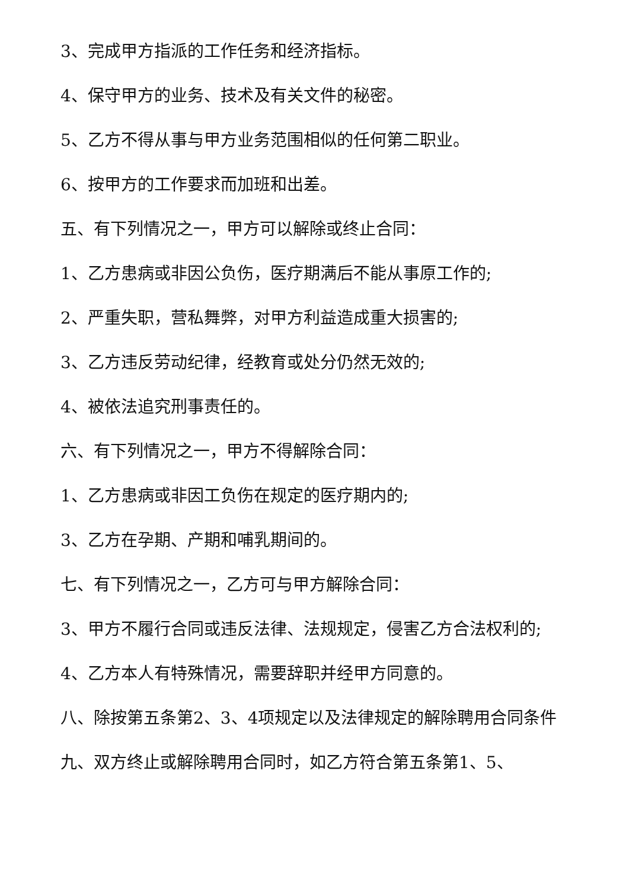3、完成甲方指派的工作任务和经济指标。
4、保守甲方的业务、技术及有关文件的秘密。
5、乙方不得从事与甲方业务范围相似的任何第二职业。
6、按甲方的工作要求而加班和出差。
五、有下列情况之一，甲方可以解除或终止合同：
1、乙方患病或非因公负伤，医疗期满后不能从事原工作的;
2、严重失职，营私舞弊，对甲方利益造成重大损害的;
3、乙方违反劳动纪律，经教育或处分仍然无效的;
4、被依法追究刑事责任的。
六、有下列情况之一，甲方不得解除合同：
1、乙方患病或非因工负伤在规定的医疗期内的;
3、乙方在孕期、产期和哺乳期间的。
七、有下列情况之一，乙方可与甲方解除合同：
3、甲方不履行合同或违反法律、法规规定，侵害乙方合法权利的;
4、乙方本人有特殊情况，需要辞职并经甲方同意的。
八、除按第五条第2、3、4项规定以及法律规定的解除聘用合同条件
九、双方终止或解除聘用合同时，如乙方符合第五条第1、5、